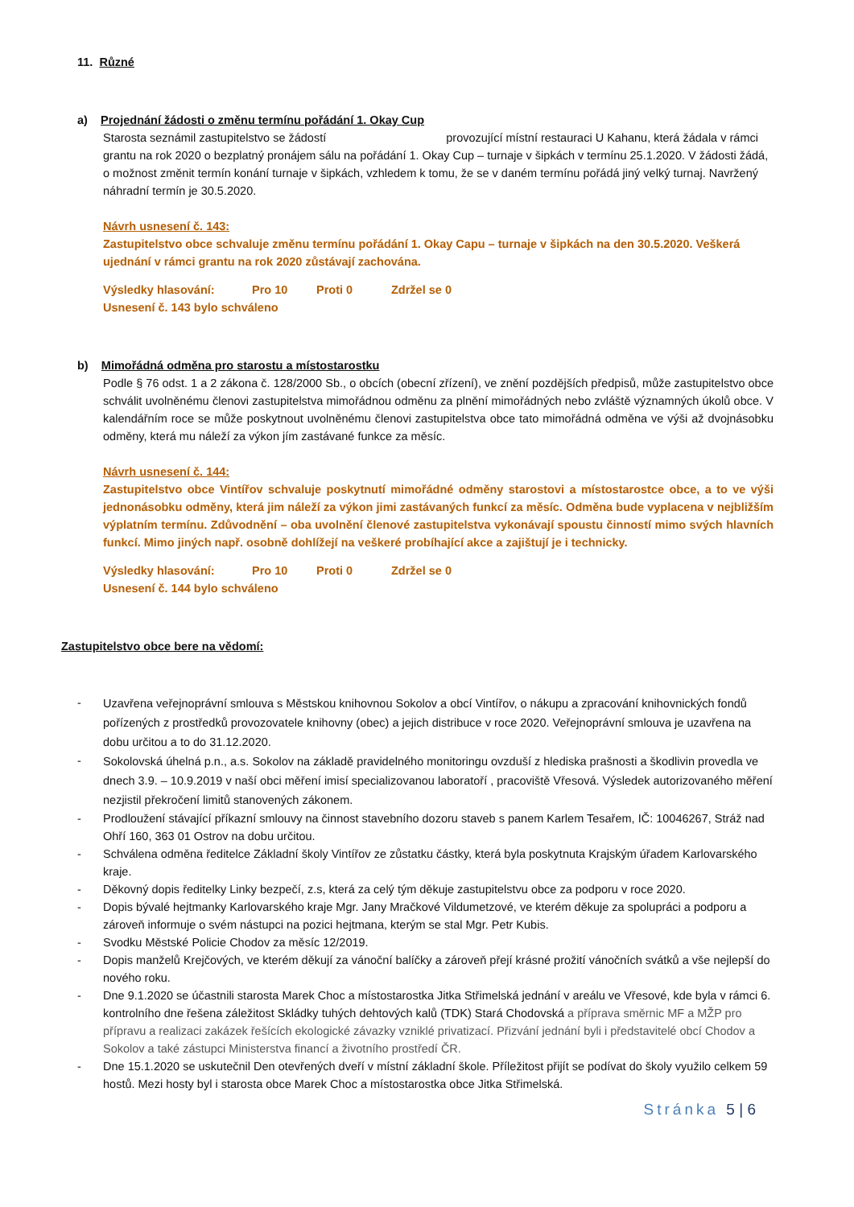11. Různé
a) Projednání žádosti o změnu termínu pořádání 1. Okay Cup
Starosta seznámil zastupitelstvo se žádostí provozující místní restauraci U Kahanu, která žádala v rámci grantu na rok 2020 o bezplatný pronájem sálu na pořádání 1. Okay Cup – turnaje v šipkách v termínu 25.1.2020. V žádosti žádá, o možnost změnit termín konání turnaje v šipkách, vzhledem k tomu, že se v daném termínu pořádá jiný velký turnaj. Navržený náhradní termín je 30.5.2020.
Návrh usnesení č. 143:
Zastupitelstvo obce schvaluje změnu termínu pořádání 1. Okay Capu – turnaje v šipkách na den 30.5.2020. Veškerá ujednání v rámci grantu na rok 2020 zůstávají zachována.
Výsledky hlasování: Pro 10 Proti 0 Zdržel se 0
Usnesení č. 143 bylo schváleno
b) Mimořádná odměna pro starostu a místostarostku
Podle § 76 odst. 1 a 2 zákona č. 128/2000 Sb., o obcích (obecní zřízení), ve znění pozdějších předpisů, může zastupitelstvo obce schválit uvolněnému členovi zastupitelstva mimořádnou odměnu za plnění mimořádných nebo zvláště významných úkolů obce. V kalendářním roce se může poskytnout uvolněnému členovi zastupitelstva obce tato mimořádná odměna ve výši až dvojnásobku odměny, která mu náleží za výkon jím zastávané funkce za měsíc.
Návrh usnesení č. 144:
Zastupitelstvo obce Vintířov schvaluje poskytnutí mimořádné odměny starostovi a místostarostce obce, a to ve výši jednonásobku odměny, která jim náleží za výkon jimi zastávaných funkcí za měsíc. Odměna bude vyplacena v nejbližším výplatním termínu. Zdůvodnění – oba uvolnění členové zastupitelstva vykonávají spoustu činností mimo svých hlavních funkcí. Mimo jiných např. osobně dohlížejí na veškeré probíhající akce a zajištují je i technicky.
Výsledky hlasování: Pro 10 Proti 0 Zdržel se 0
Usnesení č. 144 bylo schváleno
Zastupitelstvo obce bere na vědomí:
- Uzavřena veřejnoprávní smlouva s Městskou knihovnou Sokolov a obcí Vintířov, o nákupu a zpracování knihovnických fondů pořízených z prostředků provozovatele knihovny (obec) a jejich distribuce v roce 2020. Veřejnoprávní smlouva je uzavřena na dobu určitou a to do 31.12.2020.
- Sokolovská úhelná p.n., a.s. Sokolov na základě pravidelného monitoringu ovzduší z hlediska prašnosti a škodlivin provedla ve dnech 3.9. – 10.9.2019 v naší obci měření imisí specializovanou laboratoří , pracoviště Vřesová. Výsledek autorizovaného měření nezjistil překročení limitů stanovených zákonem.
- Prodloužení stávající příkazní smlouvy na činnost stavebního dozoru staveb s panem Karlem Tesařem, IČ: 10046267, Stráž nad Ohří 160, 363 01 Ostrov na dobu určitou.
- Schválena odměna ředitelce Základní školy Vintířov ze zůstatku částky, která byla poskytnuta Krajským úřadem Karlovarského kraje.
- Děkovný dopis ředitelky Linky bezpečí, z.s, která za celý tým děkuje zastupitelstvu obce za podporu v roce 2020.
- Dopis bývalé hejtmanky Karlovarského kraje Mgr. Jany Mračkové Vildumetzové, ve kterém děkuje za spolupráci a podporu a zároveň informuje o svém nástupci na pozici hejtmana, kterým se stal Mgr. Petr Kubis.
- Svodku Městské Policie Chodov za měsíc 12/2019.
- Dopis manželů Krejčových, ve kterém děkují za vánoční balíčky a zároveň přejí krásné prožití vánočních svátků a vše nejlepší do nového roku.
- Dne 9.1.2020 se účastnili starosta Marek Choc a místostarostka Jitka Střimelská jednání v areálu ve Vřesové, kde byla v rámci 6. kontrolního dne řešena záležitost Skládky tuhých dehtových kalů (TDK) Stará Chodovská a příprava směrnic MF a MŽP pro přípravu a realizaci zakázek řešících ekologické závazky vzniklé privatizací. Přizvání jednání byli i představitelé obcí Chodov a Sokolov a také zástupci Ministerstva financí a životního prostředí ČR.
- Dne 15.1.2020 se uskutečnil Den otevřených dveří v místní základní škole. Příležitost přijít se podívat do školy využilo celkem 59 hostů. Mezi hosty byl i starosta obce Marek Choc a místostarostka obce Jitka Střimelská.
Stránka 5 | 6